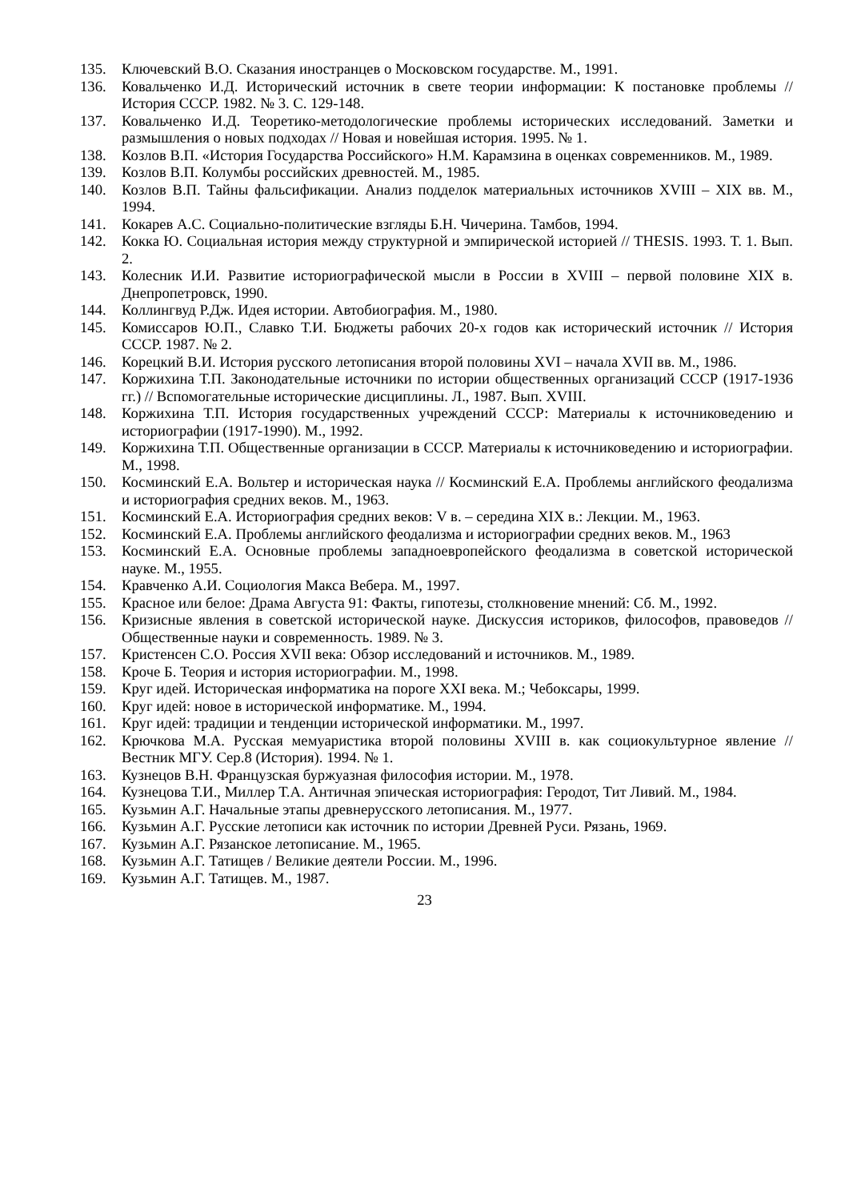135. Ключевский В.О. Сказания иностранцев о Московском государстве. М., 1991.
136. Ковальченко И.Д. Исторический источник в свете теории информации: К постановке проблемы // История СССР. 1982. № 3. С. 129-148.
137. Ковальченко И.Д. Теоретико-методологические проблемы исторических исследований. Заметки и размышления о новых подходах // Новая и новейшая история. 1995. № 1.
138. Козлов В.П. «История Государства Российского» Н.М. Карамзина в оценках современников. М., 1989.
139. Козлов В.П. Колумбы российских древностей. М., 1985.
140. Козлов В.П. Тайны фальсификации. Анализ подделок материальных источников XVIII – XIX вв. М., 1994.
141. Кокарев А.С. Социально-политические взгляды Б.Н. Чичерина. Тамбов, 1994.
142. Кокка Ю. Социальная история между структурной и эмпирической историей // THESIS. 1993. Т. 1. Вып. 2.
143. Колесник И.И. Развитие историографической мысли в России в XVIII – первой половине XIX в. Днепропетровск, 1990.
144. Коллингвуд Р.Дж. Идея истории. Автобиография. М., 1980.
145. Комиссаров Ю.П., Славко Т.И. Бюджеты рабочих 20-х годов как исторический источник // История СССР. 1987. № 2.
146. Корецкий В.И. История русского летописания второй половины XVI – начала XVII вв. М., 1986.
147. Коржихина Т.П. Законодательные источники по истории общественных организаций СССР (1917-1936 гг.) // Вспомогательные исторические дисциплины. Л., 1987. Вып. XVIII.
148. Коржихина Т.П. История государственных учреждений СССР: Материалы к источниковедению и историографии (1917-1990). М., 1992.
149. Коржихина Т.П. Общественные организации в СССР. Материалы к источниковедению и историографии. М., 1998.
150. Косминский Е.А. Вольтер и историческая наука // Косминский Е.А. Проблемы английского феодализма и историография средних веков. М., 1963.
151. Косминский Е.А. Историография средних веков: V в. – середина XIX в.: Лекции. М., 1963.
152. Косминский Е.А. Проблемы английского феодализма и историографии средних веков. М., 1963
153. Косминский Е.А. Основные проблемы западноевропейского феодализма в советской исторической науке. М., 1955.
154. Кравченко А.И. Социология Макса Вебера. М., 1997.
155. Красное или белое: Драма Августа 91: Факты, гипотезы, столкновение мнений: Сб. М., 1992.
156. Кризисные явления в советской исторической науке. Дискуссия историков, философов, правоведов // Общественные науки и современность. 1989. № 3.
157. Кристенсен С.О. Россия XVII века: Обзор исследований и источников. М., 1989.
158. Кроче Б. Теория и история историографии. М., 1998.
159. Круг идей. Историческая информатика на пороге XXI века. М.; Чебоксары, 1999.
160. Круг идей: новое в исторической информатике. М., 1994.
161. Круг идей: традиции и тенденции исторической информатики. М., 1997.
162. Крючкова М.А. Русская мемуаристика второй половины XVIII в. как социокультурное явление // Вестник МГУ. Сер.8 (История). 1994. № 1.
163. Кузнецов В.Н. Французская буржуазная философия истории. М., 1978.
164. Кузнецова Т.И., Миллер Т.А. Античная эпическая историография: Геродот, Тит Ливий. М., 1984.
165. Кузьмин А.Г. Начальные этапы древнерусского летописания. М., 1977.
166. Кузьмин А.Г. Русские летописи как источник по истории Древней Руси. Рязань, 1969.
167. Кузьмин А.Г. Рязанское летописание. М., 1965.
168. Кузьмин А.Г. Татищев / Великие деятели России. М., 1996.
169. Кузьмин А.Г. Татищев. М., 1987.
23